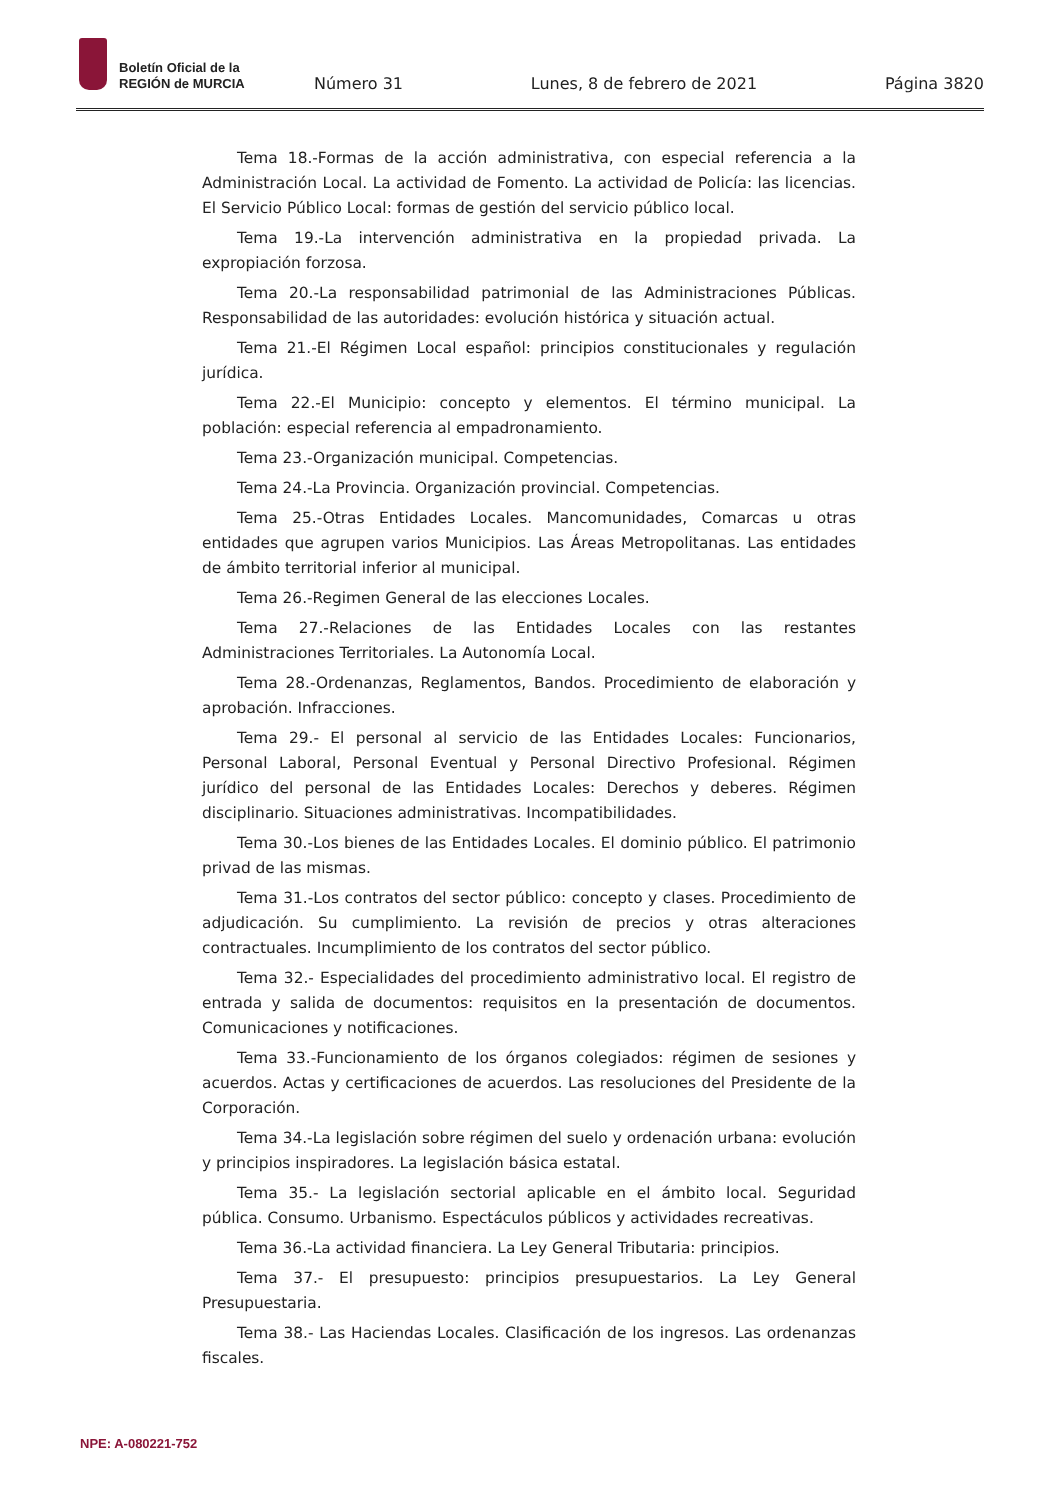Boletín Oficial de la
REGIÓN de MURCIA
Número 31 Lunes, 8 de febrero de 2021 Página 3820
Tema 18.-Formas de la acción administrativa, con especial referencia a la Administración Local. La actividad de Fomento. La actividad de Policía: las licencias. El Servicio Público Local: formas de gestión del servicio público local.
Tema 19.-La intervención administrativa en la propiedad privada. La expropiación forzosa.
Tema 20.-La responsabilidad patrimonial de las Administraciones Públicas. Responsabilidad de las autoridades: evolución histórica y situación actual.
Tema 21.-El Régimen Local español: principios constitucionales y regulación jurídica.
Tema 22.-El Municipio: concepto y elementos. El término municipal. La población: especial referencia al empadronamiento.
Tema 23.-Organización municipal. Competencias.
Tema 24.-La Provincia. Organización provincial. Competencias.
Tema 25.-Otras Entidades Locales. Mancomunidades, Comarcas u otras entidades que agrupen varios Municipios. Las Áreas Metropolitanas. Las entidades de ámbito territorial inferior al municipal.
Tema 26.-Regimen General de las elecciones Locales.
Tema 27.-Relaciones de las Entidades Locales con las restantes Administraciones Territoriales. La Autonomía Local.
Tema 28.-Ordenanzas, Reglamentos, Bandos. Procedimiento de elaboración y aprobación. Infracciones.
Tema 29.- El personal al servicio de las Entidades Locales: Funcionarios, Personal Laboral, Personal Eventual y Personal Directivo Profesional. Régimen jurídico del personal de las Entidades Locales: Derechos y deberes. Régimen disciplinario. Situaciones administrativas. Incompatibilidades.
Tema 30.-Los bienes de las Entidades Locales. El dominio público. El patrimonio privad de las mismas.
Tema 31.-Los contratos del sector público: concepto y clases. Procedimiento de adjudicación. Su cumplimiento. La revisión de precios y otras alteraciones contractuales. Incumplimiento de los contratos del sector público.
Tema 32.- Especialidades del procedimiento administrativo local. El registro de entrada y salida de documentos: requisitos en la presentación de documentos. Comunicaciones y notificaciones.
Tema 33.-Funcionamiento de los órganos colegiados: régimen de sesiones y acuerdos. Actas y certificaciones de acuerdos. Las resoluciones del Presidente de la Corporación.
Tema 34.-La legislación sobre régimen del suelo y ordenación urbana: evolución y principios inspiradores. La legislación básica estatal.
Tema 35.- La legislación sectorial aplicable en el ámbito local. Seguridad pública. Consumo. Urbanismo. Espectáculos públicos y actividades recreativas.
Tema 36.-La actividad financiera. La Ley General Tributaria: principios.
Tema 37.- El presupuesto: principios presupuestarios. La Ley General Presupuestaria.
Tema 38.- Las Haciendas Locales. Clasificación de los ingresos. Las ordenanzas fiscales.
NPE: A-080221-752